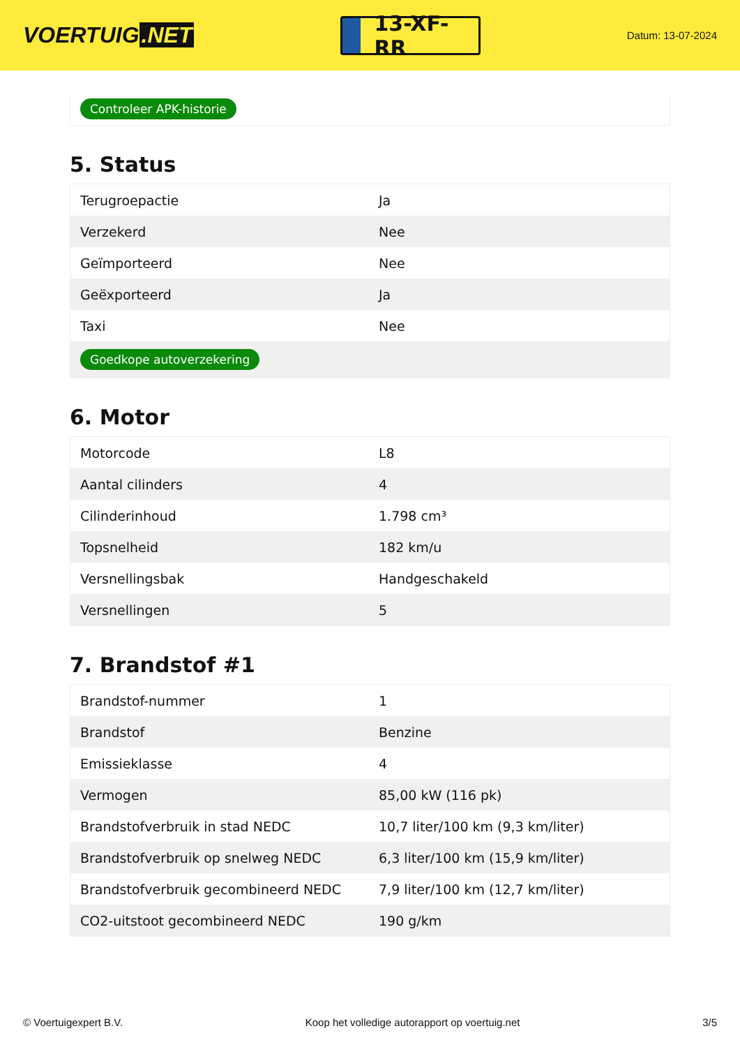VOERTUIG.NET
13-XF-RR
Datum: 13-07-2024
Controleer APK-historie
5. Status
| Terugroepactie | Ja |
| Verzekerd | Nee |
| Geïmporteerd | Nee |
| Geëxporteerd | Ja |
| Taxi | Nee |
| Goedkope autoverzekering | |
6. Motor
| Motorcode | L8 |
| Aantal cilinders | 4 |
| Cilinderinhoud | 1.798 cm³ |
| Topsnelheid | 182 km/u |
| Versnellingsbak | Handgeschakeld |
| Versnellingen | 5 |
7. Brandstof #1
| Brandstof-nummer | 1 |
| Brandstof | Benzine |
| Emissieklasse | 4 |
| Vermogen | 85,00 kW (116 pk) |
| Brandstofverbruik in stad NEDC | 10,7 liter/100 km (9,3 km/liter) |
| Brandstofverbruik op snelweg NEDC | 6,3 liter/100 km (15,9 km/liter) |
| Brandstofverbruik gecombineerd NEDC | 7,9 liter/100 km (12,7 km/liter) |
| CO2-uitstoot gecombineerd NEDC | 190 g/km |
© Voertuigexpert B.V. Koop het volledige autorapport op voertuig.net 3/5